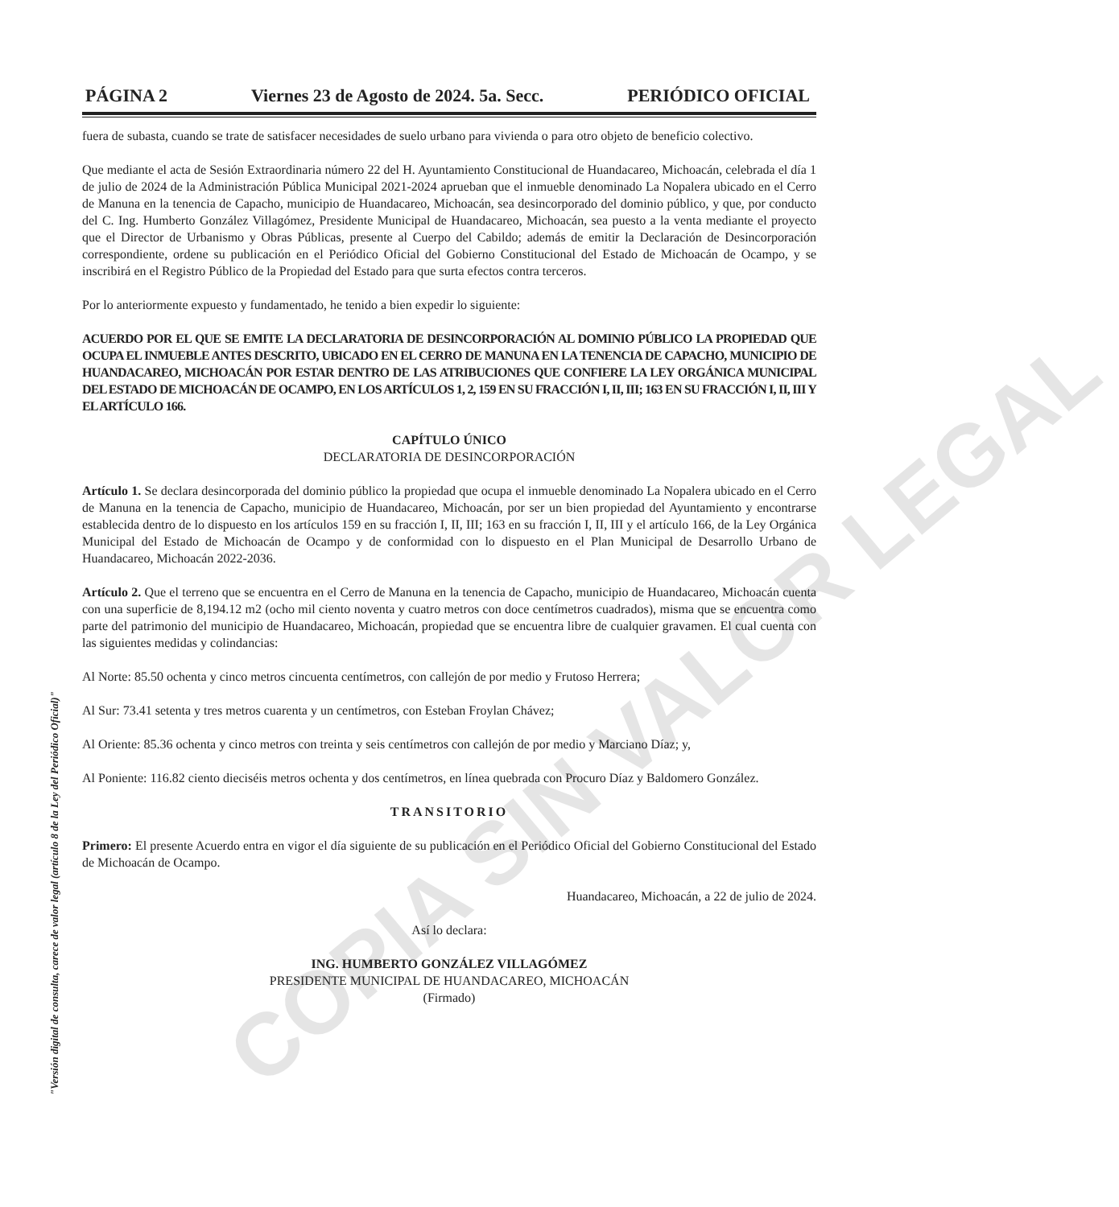COPIA SIN VALOR LEGAL
PÁGINA 2 Viernes 23 de Agosto de 2024. 5a. Secc. PERIÓDICO OFICIAL
fuera de subasta, cuando se trate de satisfacer necesidades de suelo urbano para vivienda o para otro objeto de beneficio colectivo.
Que mediante el acta de Sesión Extraordinaria número 22 del H. Ayuntamiento Constitucional de Huandacareo, Michoacán, celebrada el día 1 de julio de 2024 de la Administración Pública Municipal 2021-2024 aprueban que el inmueble denominado La Nopalera ubicado en el Cerro de Manuna en la tenencia de Capacho, municipio de Huandacareo, Michoacán, sea desincorporado del dominio público, y que, por conducto del C. Ing. Humberto González Villagómez, Presidente Municipal de Huandacareo, Michoacán, sea puesto a la venta mediante el proyecto que el Director de Urbanismo y Obras Públicas, presente al Cuerpo del Cabildo; además de emitir la Declaración de Desincorporación correspondiente, ordene su publicación en el Periódico Oficial del Gobierno Constitucional del Estado de Michoacán de Ocampo, y se inscribirá en el Registro Público de la Propiedad del Estado para que surta efectos contra terceros.
Por lo anteriormente expuesto y fundamentado, he tenido a bien expedir lo siguiente:
ACUERDO POR EL QUE SE EMITE LA DECLARATORIA DE DESINCORPORACIÓN AL DOMINIO PÚBLICO LA PROPIEDAD QUE OCUPA EL INMUEBLE ANTES DESCRITO, UBICADO EN EL CERRO DE MANUNA EN LA TENENCIA DE CAPACHO, MUNICIPIO DE HUANDACAREO, MICHOACÁN POR ESTAR DENTRO DE LAS ATRIBUCIONES QUE CONFIERE LA LEY ORGÁNICA MUNICIPAL DEL ESTADO DE MICHOACÁN DE OCAMPO, EN LOS ARTÍCULOS 1, 2, 159 EN SU FRACCIÓN I, II, III; 163 EN SU FRACCIÓN I, II, III Y EL ARTÍCULO 166.
CAPÍTULO ÚNICO
DECLARATORIA DE DESINCORPORACIÓN
Artículo 1. Se declara desincorporada del dominio público la propiedad que ocupa el inmueble denominado La Nopalera ubicado en el Cerro de Manuna en la tenencia de Capacho, municipio de Huandacareo, Michoacán, por ser un bien propiedad del Ayuntamiento y encontrarse establecida dentro de lo dispuesto en los artículos 159 en su fracción I, II, III; 163 en su fracción I, II, III y el artículo 166, de la Ley Orgánica Municipal del Estado de Michoacán de Ocampo y de conformidad con lo dispuesto en el Plan Municipal de Desarrollo Urbano de Huandacareo, Michoacán 2022-2036.
Artículo 2. Que el terreno que se encuentra en el Cerro de Manuna en la tenencia de Capacho, municipio de Huandacareo, Michoacán cuenta con una superficie de 8,194.12 m2 (ocho mil ciento noventa y cuatro metros con doce centímetros cuadrados), misma que se encuentra como parte del patrimonio del municipio de Huandacareo, Michoacán, propiedad que se encuentra libre de cualquier gravamen. El cual cuenta con las siguientes medidas y colindancias:
Al Norte: 85.50 ochenta y cinco metros cincuenta centímetros, con callejón de por medio y Frutoso Herrera;
Al Sur: 73.41 setenta y tres metros cuarenta y un centímetros, con Esteban Froylan Chávez;
Al Oriente: 85.36 ochenta y cinco metros con treinta y seis centímetros con callejón de por medio y Marciano Díaz; y,
Al Poniente: 116.82 ciento dieciséis metros ochenta y dos centímetros, en línea quebrada con Procuro Díaz y Baldomero González.
TRANSITORIO
Primero: El presente Acuerdo entra en vigor el día siguiente de su publicación en el Periódico Oficial del Gobierno Constitucional del Estado de Michoacán de Ocampo.
Huandacareo, Michoacán, a 22 de julio de 2024.
Así lo declara:
ING. HUMBERTO GONZÁLEZ VILLAGÓMEZ
PRESIDENTE MUNICIPAL DE HUANDACAREO, MICHOACÁN
(Firmado)
"Versión digital de consulta, carece de valor legal (artículo 8 de la Ley del Periódico Oficial)"